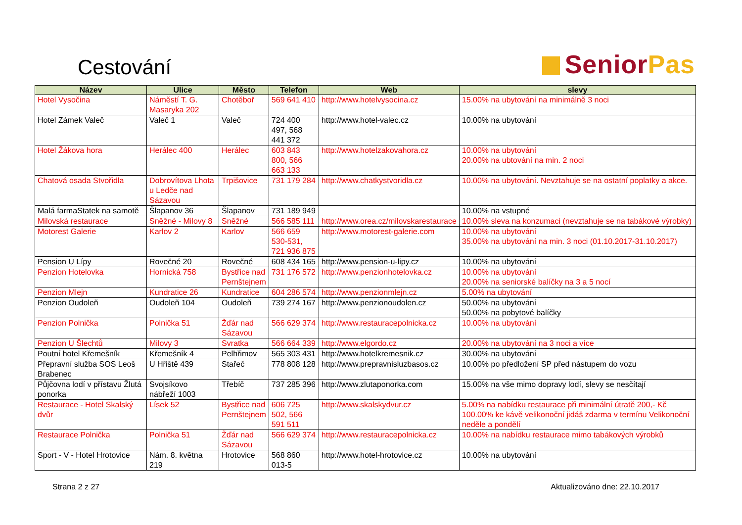Cestování
SeniorPas
| Název | Ulice | Město | Telefon | Web | slevy |
| --- | --- | --- | --- | --- | --- |
| Hotel Vysočina | Náměstí T. G. Masaryka 202 | Chotěboř | 569 641 410 | http://www.hotelvysocina.cz | 15.00% na ubytování na minimálně 3 noci |
| Hotel Zámek Valeč | Valeč 1 | Valeč | 724 400 497, 568 441 372 | http://www.hotel-valec.cz | 10.00% na ubytování |
| Hotel Žákova hora | Herálec 400 | Herálec | 603 843 800, 566 663 133 | http://www.hotelzakovahora.cz | 10.00% na ubytování 20.00% na ubtování na min. 2 noci |
| Chatová osada Stvořidla | Dobrovítova Lhota u Ledče nad Sázavou | Trpišovice | 731 179 284 | http://www.chatkystvoridla.cz | 10.00% na ubytování. Nevztahuje se na ostatní poplatky a akce. |
| Malá farmaStatek na samotě | Šlapanov 36 | Šlapanov | 731 189 949 | | 10.00% na vstupné |
| Milovská restaurace | Sněžné - Milovy 8 | Sněžné | 566 585 111 | http://www.orea.cz/milovskarestaurace | 10.00% sleva na konzumaci (nevztahuje se na tabákové výrobky) |
| Motorest Galerie | Karlov 2 | Karlov | 566 659 530-531, 721 936 875 | http://www.motorest-galerie.com | 10.00% na ubytování 35.00% na ubytování na min. 3 noci (01.10.2017-31.10.2017) |
| Pension U Lípy | Rovečné 20 | Rovečné | 608 434 165 | http://www.pension-u-lipy.cz | 10.00% na ubytování |
| Penzion Hotelovka | Hornická 758 | Bystřice nad Pernštejnem | 731 176 572 | http://www.penzionhotelovka.cz | 10.00% na ubytování 20.00% na seniorské balíčky na 3 a 5 nocí |
| Penzion Mlejn | Kundratice 26 | Kundratice | 604 286 574 | http://www.penzionmlejn.cz | 5.00% na ubytování |
| Penzion Oudoleň | Oudoleň 104 | Oudoleň | 739 274 167 | http://www.penzionoudolen.cz | 50.00% na ubytování 50.00% na pobytové balíčky |
| Penzion Polnička | Polnička 51 | Žďár nad Sázavou | 566 629 374 | http://www.restauracepolnicka.cz | 10.00% na ubytování |
| Penzion U Šlechtů | Milovy 3 | Svratka | 566 664 339 | http://www.elgordo.cz | 20.00% na ubytování na 3 noci a více |
| Poutní hotel Křemešník | Křemešník 4 | Pelhřimov | 565 303 431 | http://www.hotelkremesnik.cz | 30.00% na ubytování |
| Přepravní služba SOS Leoš Brabenec | U Hřiště 439 | Stařeč | 778 808 128 | http://www.prepravnisluzbasos.cz | 10.00% po předložení SP před nástupem do vozu |
| Půjčovna lodí v přístavu Žlutá ponorka | Svojsíkovo nábřeží 1003 | Třebíč | 737 285 396 | http://www.zlutaponorka.com | 15.00% na vše mimo dopravy lodí, slevy se nesčítají |
| Restaurace - Hotel Skalský dvůr | Lísek 52 | Bystřice nad Pernštejnem | 606 725 502, 566 591 511 | http://www.skalskydvur.cz | 5.00% na nabídku restaurace při minimální útratě 200,- Kč 100.00% ke kávě velikonoční jidáš zdarma v termínu Velikonoční neděle a pondělí |
| Restaurace Polnička | Polnička 51 | Žďár nad Sázavou | 566 629 374 | http://www.restauracepolnicka.cz | 10.00% na nabídku restaurace mimo tabákových výrobků |
| Sport - V - Hotel Hrotovice | Nám. 8. května 219 | Hrotovice | 568 860 013-5 | http://www.hotel-hrotovice.cz | 10.00% na ubytování |
Strana 2 z 27 Aktualizováno dne: 22.10.2017